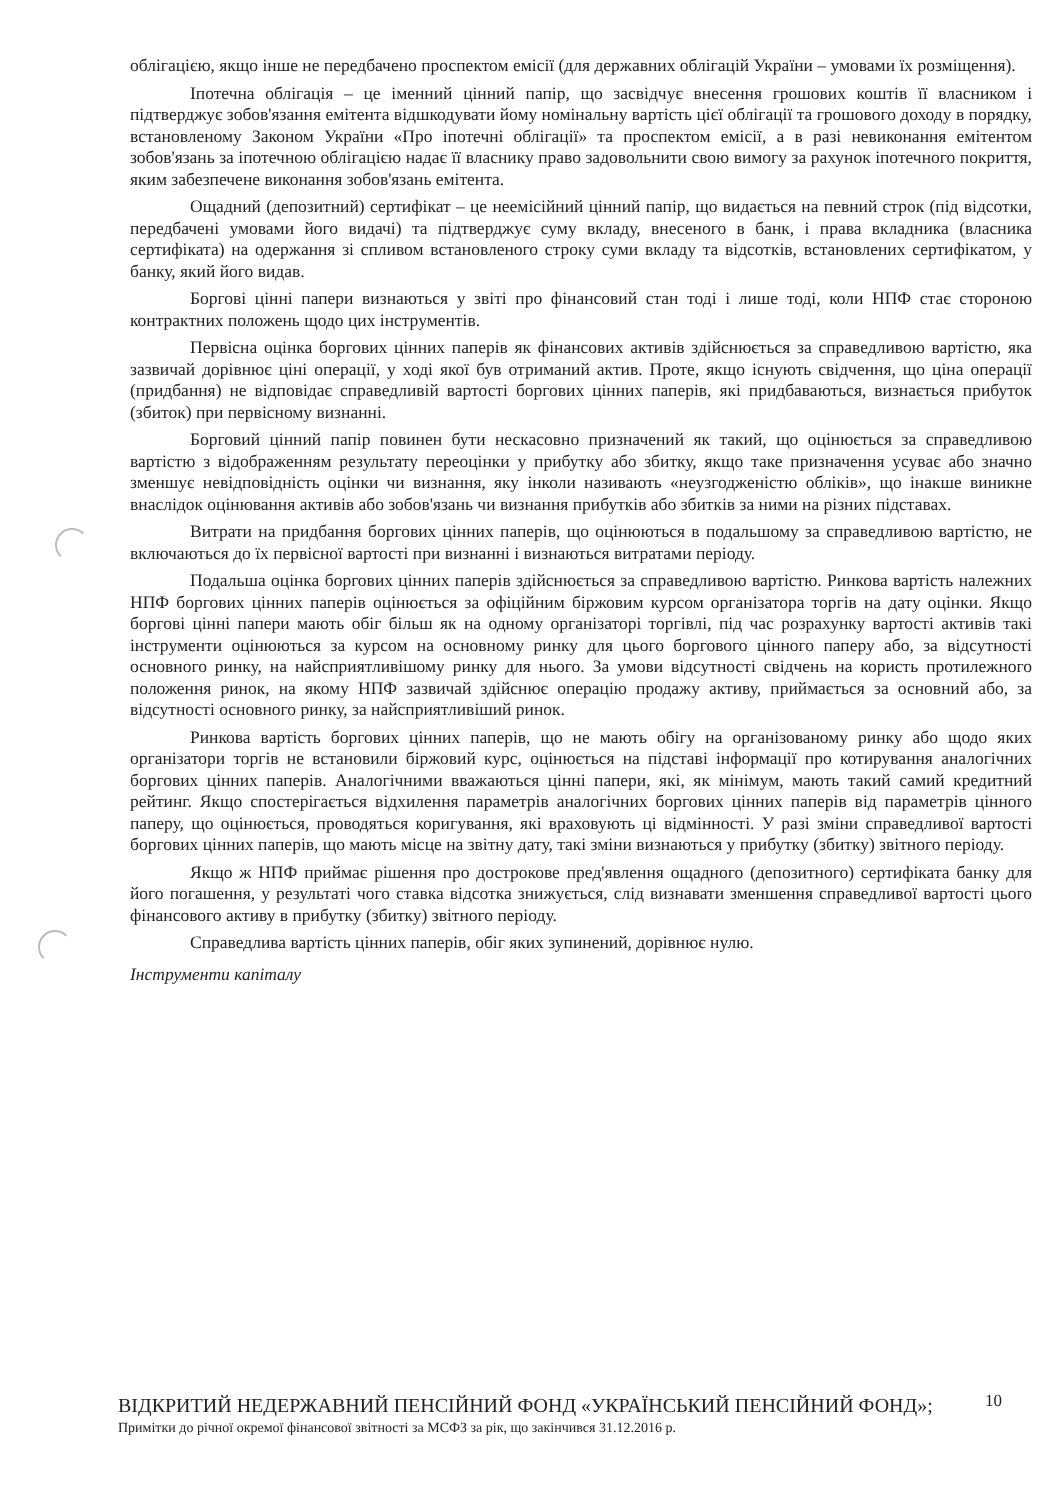облігацією, якщо інше не передбачено проспектом емісії (для державних облігацій України – умовами їх розміщення).
Іпотечна облігація – це іменний цінний папір, що засвідчує внесення грошових коштів її власником і підтверджує зобов'язання емітента відшкодувати йому номінальну вартість цієї облігації та грошового доходу в порядку, встановленому Законом України «Про іпотечні облігації» та проспектом емісії, а в разі невиконання емітентом зобов'язань за іпотечною облігацією надає її власнику право задовольнити свою вимогу за рахунок іпотечного покриття, яким забезпечене виконання зобов'язань емітента.
Ощадний (депозитний) сертифікат – це неемісійний цінний папір, що видається на певний строк (під відсотки, передбачені умовами його видачі) та підтверджує суму вкладу, внесеного в банк, і права вкладника (власника сертифіката) на одержання зі спливом встановленого строку суми вкладу та відсотків, встановлених сертифікатом, у банку, який його видав.
Боргові цінні папери визнаються у звіті про фінансовий стан тоді і лише тоді, коли НПФ стає стороною контрактних положень щодо цих інструментів.
Первісна оцінка боргових цінних паперів як фінансових активів здійснюється за справедливою вартістю, яка зазвичай дорівнює ціні операції, у ході якої був отриманий актив. Проте, якщо існують свідчення, що ціна операції (придбання) не відповідає справедливій вартості боргових цінних паперів, які придбаваються, визнається прибуток (збиток) при первісному визнанні.
Борговий цінний папір повинен бути нескасовно призначений як такий, що оцінюється за справедливою вартістю з відображенням результату переоцінки у прибутку або збитку, якщо таке призначення усуває або значно зменшує невідповідність оцінки чи визнання, яку інколи називають «неузгодженістю обліків», що інакше виникне внаслідок оцінювання активів або зобов'язань чи визнання прибутків або збитків за ними на різних підставах.
Витрати на придбання боргових цінних паперів, що оцінюються в подальшому за справедливою вартістю, не включаються до їх первісної вартості при визнанні і визнаються витратами періоду.
Подальша оцінка боргових цінних паперів здійснюється за справедливою вартістю. Ринкова вартість належних НПФ боргових цінних паперів оцінюється за офіційним біржовим курсом організатора торгів на дату оцінки. Якщо боргові цінні папери мають обіг більш як на одному організаторі торгівлі, під час розрахунку вартості активів такі інструменти оцінюються за курсом на основному ринку для цього боргового цінного паперу або, за відсутності основного ринку, на найсприятливішому ринку для нього. За умови відсутності свідчень на користь протилежного положення ринок, на якому НПФ зазвичай здійснює операцію продажу активу, приймається за основний або, за відсутності основного ринку, за найсприятливіший ринок.
Ринкова вартість боргових цінних паперів, що не мають обігу на організованому ринку або щодо яких організатори торгів не встановили біржовий курс, оцінюється на підставі інформації про котирування аналогічних боргових цінних паперів. Аналогічними вважаються цінні папери, які, як мінімум, мають такий самий кредитний рейтинг. Якщо спостерігається відхилення параметрів аналогічних боргових цінних паперів від параметрів цінного паперу, що оцінюється, проводяться коригування, які враховують ці відмінності. У разі зміни справедливої вартості боргових цінних паперів, що мають місце на звітну дату, такі зміни визнаються у прибутку (збитку) звітного періоду.
Якщо ж НПФ приймає рішення про дострокове пред'явлення ощадного (депозитного) сертифіката банку для його погашення, у результаті чого ставка відсотка знижується, слід визнавати зменшення справедливої вартості цього фінансового активу в прибутку (збитку) звітного періоду.
Справедлива вартість цінних паперів, обіг яких зупинений, дорівнює нулю.
Інструменти капіталу
10
ВІДКРИТИЙ НЕДЕРЖАВНИЙ ПЕНСІЙНИЙ ФОНД «УКРАЇНСЬКИЙ ПЕНСІЙНИЙ ФОНД»;
Примітки до річної окремої фінансової звітності за МСФЗ за рік, що закінчився 31.12.2016 р.